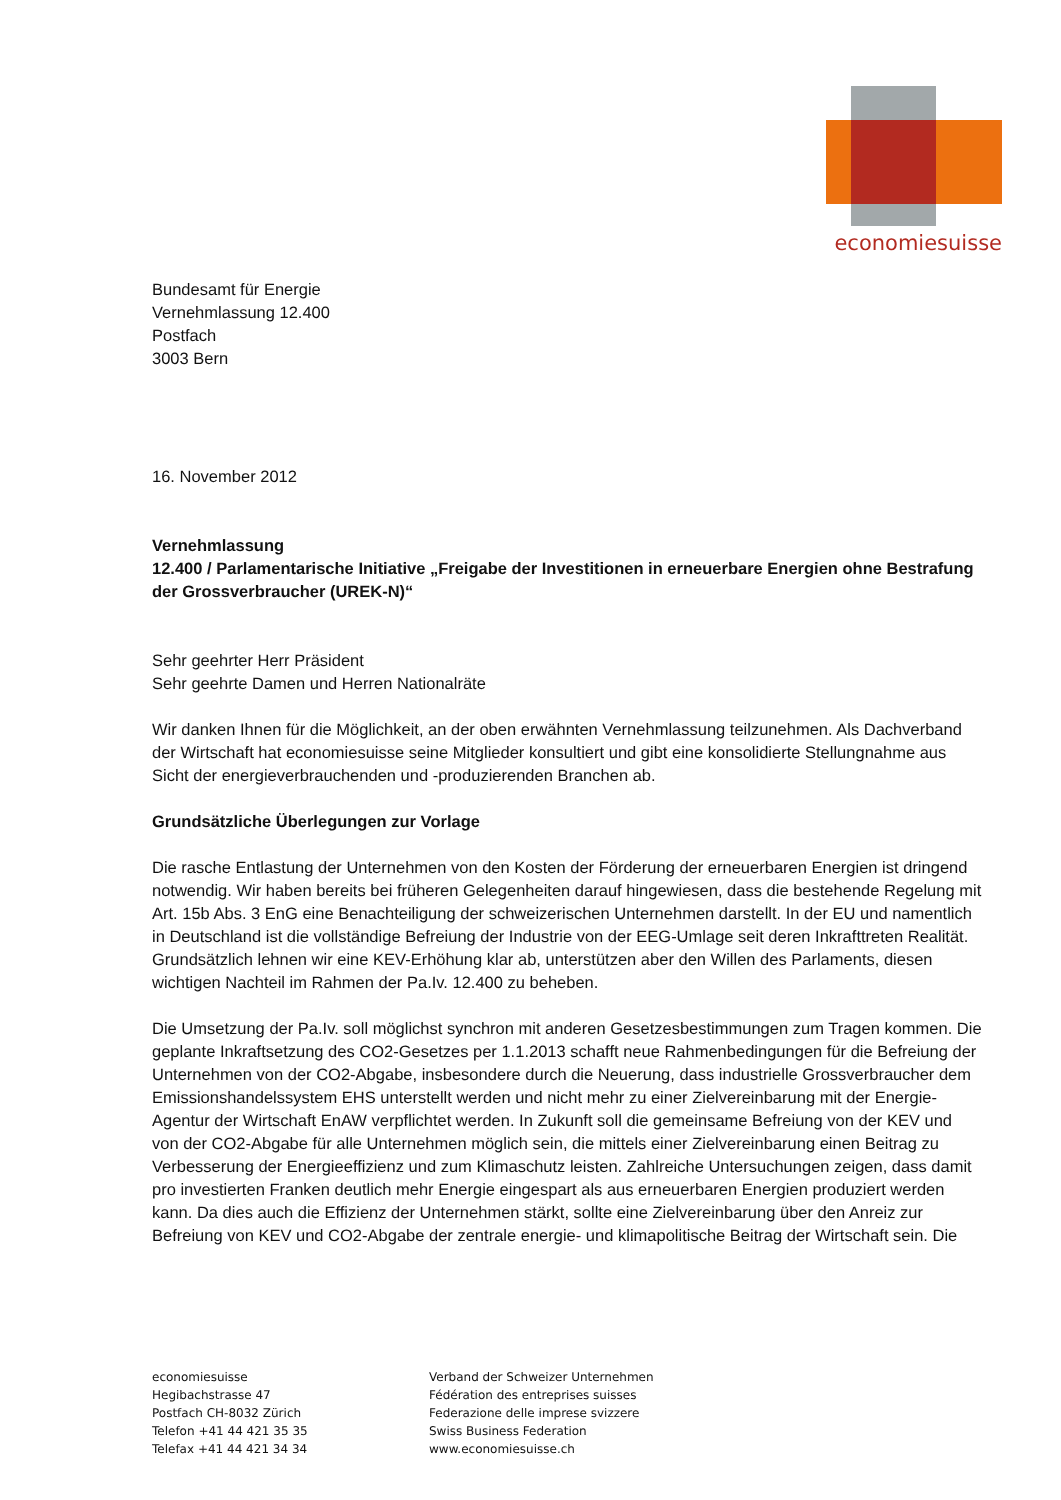economiesuisse
Bundesamt für Energie
Vernehmlassung 12.400
Postfach
3003 Bern
16. November 2012
Vernehmlassung
12.400 / Parlamentarische Initiative „Freigabe der Investitionen in erneuerbare Energien ohne Bestrafung der Grossverbraucher (UREK-N)“
Sehr geehrter Herr Präsident
Sehr geehrte Damen und Herren Nationalräte
Wir danken Ihnen für die Möglichkeit, an der oben erwähnten Vernehmlassung teilzunehmen. Als Dachverband der Wirtschaft hat economiesuisse seine Mitglieder konsultiert und gibt eine konsolidierte Stellungnahme aus Sicht der energieverbrauchenden und -produzierenden Branchen ab.
Grundsätzliche Überlegungen zur Vorlage
Die rasche Entlastung der Unternehmen von den Kosten der Förderung der erneuerbaren Energien ist dringend notwendig. Wir haben bereits bei früheren Gelegenheiten darauf hingewiesen, dass die bestehende Regelung mit Art. 15b Abs. 3 EnG eine Benachteiligung der schweizerischen Unternehmen darstellt. In der EU und namentlich in Deutschland ist die vollständige Befreiung der Industrie von der EEG-Umlage seit deren Inkrafttreten Realität. Grundsätzlich lehnen wir eine KEV-Erhöhung klar ab, unterstützen aber den Willen des Parlaments, diesen wichtigen Nachteil im Rahmen der Pa.Iv. 12.400 zu beheben.
Die Umsetzung der Pa.Iv. soll möglichst synchron mit anderen Gesetzesbestimmungen zum Tragen kommen. Die geplante Inkraftsetzung des CO2-Gesetzes per 1.1.2013 schafft neue Rahmenbedingungen für die Befreiung der Unternehmen von der CO2-Abgabe, insbesondere durch die Neuerung, dass industrielle Grossverbraucher dem Emissionshandelssystem EHS unterstellt werden und nicht mehr zu einer Zielvereinbarung mit der Energie-Agentur der Wirtschaft EnAW verpflichtet werden. In Zukunft soll die gemeinsame Befreiung von der KEV und von der CO2-Abgabe für alle Unternehmen möglich sein, die mittels einer Zielvereinbarung einen Beitrag zu Verbesserung der Energieeffizienz und zum Klimaschutz leisten. Zahlreiche Untersuchungen zeigen, dass damit pro investierten Franken deutlich mehr Energie eingespart als aus erneuerbaren Energien produziert werden kann. Da dies auch die Effizienz der Unternehmen stärkt, sollte eine Zielvereinbarung über den Anreiz zur Befreiung von KEV und CO2-Abgabe der zentrale energie- und klimapolitische Beitrag der Wirtschaft sein. Die
economiesuisse
Hegibachstrasse 47
Postfach CH-8032 Zürich
Telefon +41 44 421 35 35
Telefax +41 44 421 34 34
Verband der Schweizer Unternehmen
Fédération des entreprises suisses
Federazione delle imprese svizzere
Swiss Business Federation
www.economiesuisse.ch